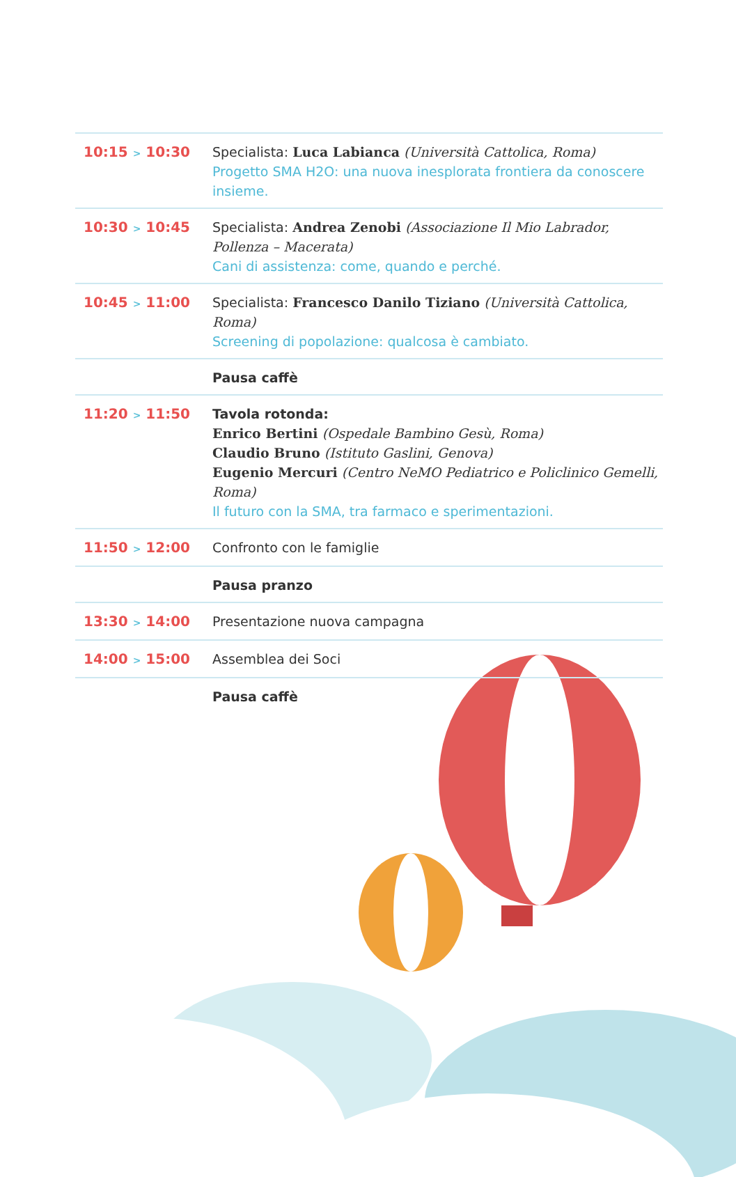| 10:15 > 10:30 | Specialista: Luca Labianca (Università Cattolica, Roma) Progetto SMA H2O: una nuova inesplorata frontiera da conoscere insieme. |
| 10:30 > 10:45 | Specialista: Andrea Zenobi (Associazione Il Mio Labrador, Pollenza – Macerata) Cani di assistenza: come, quando e perché. |
| 10:45 > 11:00 | Specialista: Francesco Danilo Tiziano (Università Cattolica, Roma) Screening di popolazione: qualcosa è cambiato. |
| | Pausa caffè |
| 11:20 > 11:50 | Tavola rotonda: Enrico Bertini (Ospedale Bambino Gesù, Roma) Claudio Bruno (Istituto Gaslini, Genova) Eugenio Mercuri (Centro NeMO Pediatrico e Policlinico Gemelli, Roma) Il futuro con la SMA, tra farmaco e sperimentazioni. |
| 11:50 > 12:00 | Confronto con le famiglie |
| | Pausa pranzo |
| 13:30 > 14:00 | Presentazione nuova campagna |
| 14:00 > 15:00 | Assemblea dei Soci |
| | Pausa caffè |